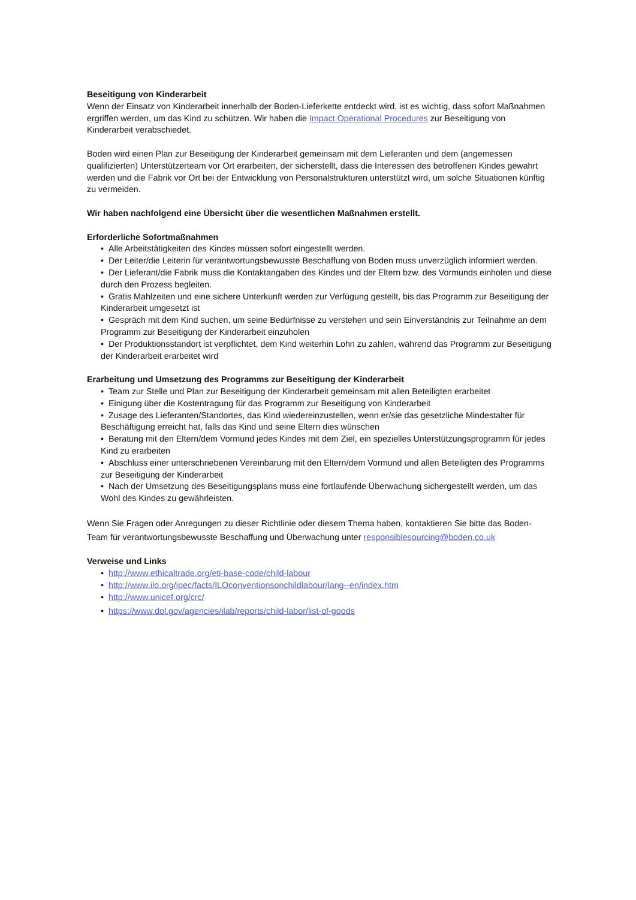Beseitigung von Kinderarbeit
Wenn der Einsatz von Kinderarbeit innerhalb der Boden-Lieferkette entdeckt wird, ist es wichtig, dass sofort Maßnahmen ergriffen werden, um das Kind zu schützen. Wir haben die Impact Operational Procedures zur Beseitigung von Kinderarbeit verabschiedet.
Boden wird einen Plan zur Beseitigung der Kinderarbeit gemeinsam mit dem Lieferanten und dem (angemessen qualifizierten) Unterstützerteam vor Ort erarbeiten, der sicherstellt, dass die Interessen des betroffenen Kindes gewahrt werden und die Fabrik vor Ort bei der Entwicklung von Personalstrukturen unterstützt wird, um solche Situationen künftig zu vermeiden.
Wir haben nachfolgend eine Übersicht über die wesentlichen Maßnahmen erstellt.
Erforderliche Sofortmaßnahmen
• Alle Arbeitstätigkeiten des Kindes müssen sofort eingestellt werden.
• Der Leiter/die Leiterin für verantwortungsbewusste Beschaffung von Boden muss unverzüglich informiert werden.
• Der Lieferant/die Fabrik muss die Kontaktangaben des Kindes und der Eltern bzw. des Vormunds einholen und diese durch den Prozess begleiten.
• Gratis Mahlzeiten und eine sichere Unterkunft werden zur Verfügung gestellt, bis das Programm zur Beseitigung der Kinderarbeit umgesetzt ist
• Gespräch mit dem Kind suchen, um seine Bedürfnisse zu verstehen und sein Einverständnis zur Teilnahme an dem Programm zur Beseitigung der Kinderarbeit einzuholen
• Der Produktionsstandort ist verpflichtet, dem Kind weiterhin Lohn zu zahlen, während das Programm zur Beseitigung der Kinderarbeit erarbeitet wird
Erarbeitung und Umsetzung des Programms zur Beseitigung der Kinderarbeit
• Team zur Stelle und Plan zur Beseitigung der Kinderarbeit gemeinsam mit allen Beteiligten erarbeitet
• Einigung über die Kostentragung für das Programm zur Beseitigung von Kinderarbeit
• Zusage des Lieferanten/Standortes, das Kind wiedereinzustellen, wenn er/sie das gesetzliche Mindestalter für Beschäftigung erreicht hat, falls das Kind und seine Eltern dies wünschen
• Beratung mit den Eltern/dem Vormund jedes Kindes mit dem Ziel, ein spezielles Unterstützungsprogramm für jedes Kind zu erarbeiten
• Abschluss einer unterschriebenen Vereinbarung mit den Eltern/dem Vormund und allen Beteiligten des Programms zur Beseitigung der Kinderarbeit
• Nach der Umsetzung des Beseitigungsplans muss eine fortlaufende Überwachung sichergestellt werden, um das Wohl des Kindes zu gewährleisten.
Wenn Sie Fragen oder Anregungen zu dieser Richtlinie oder diesem Thema haben, kontaktieren Sie bitte das Boden-Team für verantwortungsbewusste Beschaffung und Überwachung unter responsiblesourcing@boden.co.uk
Verweise und Links
• http://www.ethicaltrade.org/eti-base-code/child-labour
• http://www.ilo.org/ipec/facts/ILOconventionsonchildlabour/lang--en/index.htm
• http://www.unicef.org/crc/
• https://www.dol.gov/agencies/ilab/reports/child-labor/list-of-goods